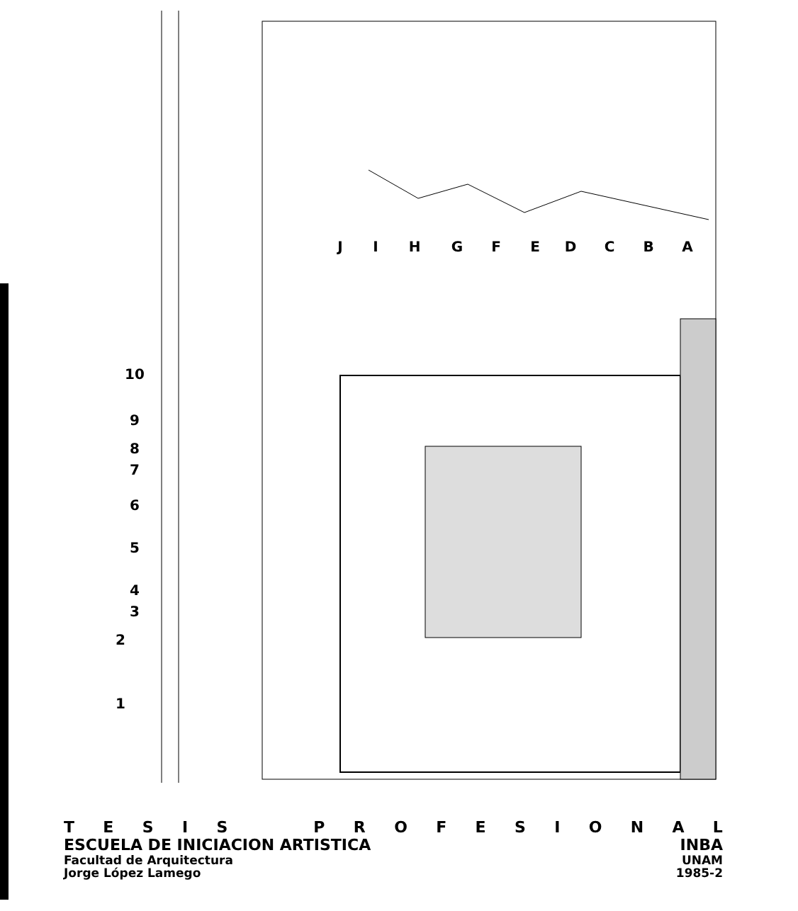1
2
3
4
5
6
7
8
9
10
J
I
H
G
F
E
D
C
B
A
TESIS PROFESIONAL
ESCUELA DE INICIACION ARTISTICA INBA
Facultad de Arquitectura UNAM
Jorge López Lamego 1985-2